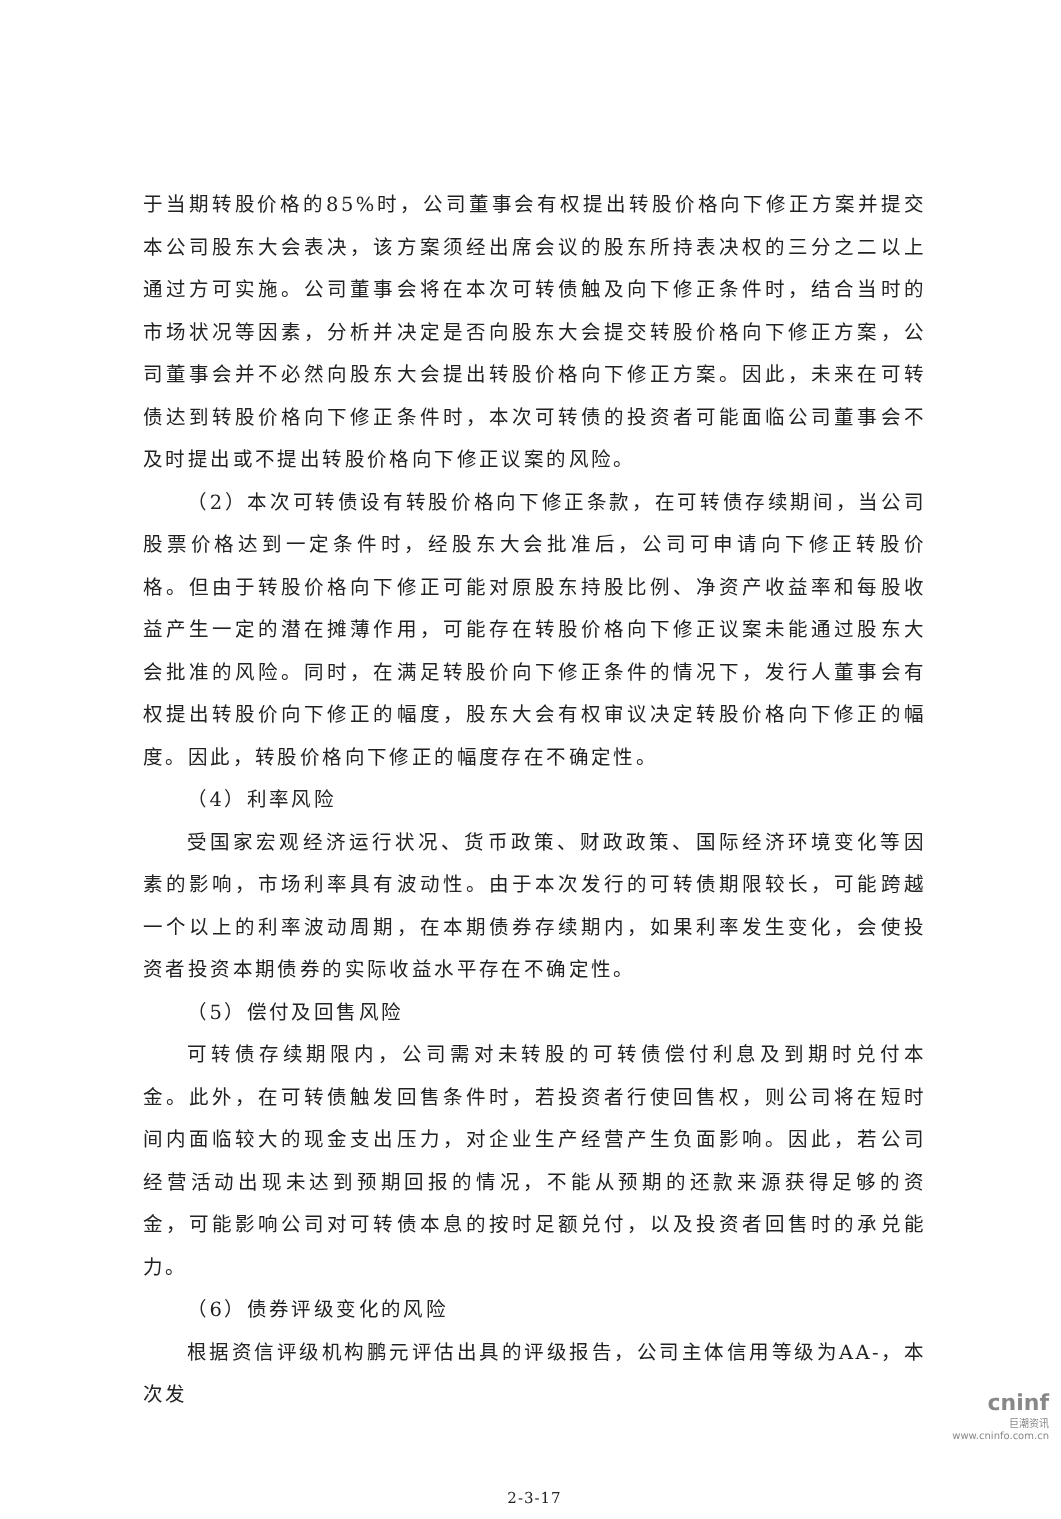于当期转股价格的85%时，公司董事会有权提出转股价格向下修正方案并提交本公司股东大会表决，该方案须经出席会议的股东所持表决权的三分之二以上通过方可实施。公司董事会将在本次可转债触及向下修正条件时，结合当时的市场状况等因素，分析并决定是否向股东大会提交转股价格向下修正方案，公司董事会并不必然向股东大会提出转股价格向下修正方案。因此，未来在可转债达到转股价格向下修正条件时，本次可转债的投资者可能面临公司董事会不及时提出或不提出转股价格向下修正议案的风险。
（2）本次可转债设有转股价格向下修正条款，在可转债存续期间，当公司股票价格达到一定条件时，经股东大会批准后，公司可申请向下修正转股价格。但由于转股价格向下修正可能对原股东持股比例、净资产收益率和每股收益产生一定的潜在摊薄作用，可能存在转股价格向下修正议案未能通过股东大会批准的风险。同时，在满足转股价向下修正条件的情况下，发行人董事会有权提出转股价向下修正的幅度，股东大会有权审议决定转股价格向下修正的幅度。因此，转股价格向下修正的幅度存在不确定性。
（4）利率风险
受国家宏观经济运行状况、货币政策、财政政策、国际经济环境变化等因素的影响，市场利率具有波动性。由于本次发行的可转债期限较长，可能跨越一个以上的利率波动周期，在本期债券存续期内，如果利率发生变化，会使投资者投资本期债券的实际收益水平存在不确定性。
（5）偿付及回售风险
可转债存续期限内，公司需对未转股的可转债偿付利息及到期时兑付本金。此外，在可转债触发回售条件时，若投资者行使回售权，则公司将在短时间内面临较大的现金支出压力，对企业生产经营产生负面影响。因此，若公司经营活动出现未达到预期回报的情况，不能从预期的还款来源获得足够的资金，可能影响公司对可转债本息的按时足额兑付，以及投资者回售时的承兑能力。
（6）债券评级变化的风险
根据资信评级机构鹏元评估出具的评级报告，公司主体信用等级为AA-，本次发
2-3-17
cninf
巨潮资讯
www.cninfo.com.cn